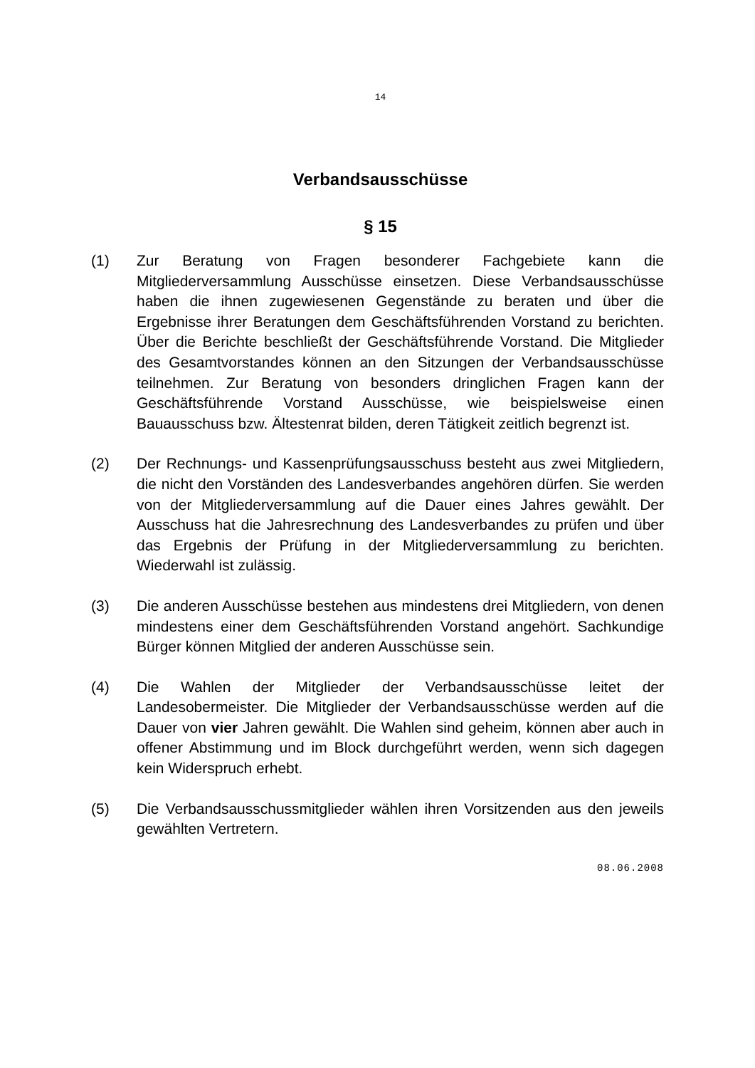14
Verbandsausschüsse
§ 15
(1) Zur Beratung von Fragen besonderer Fachgebiete kann die Mitgliederversammlung Ausschüsse einsetzen. Diese Verbandsausschüsse haben die ihnen zugewiesenen Gegenstände zu beraten und über die Ergebnisse ihrer Beratungen dem Geschäftsführenden Vorstand zu berichten. Über die Berichte beschließt der Geschäftsführende Vorstand. Die Mitglieder des Gesamtvorstandes können an den Sitzungen der Verbandsausschüsse teilnehmen. Zur Beratung von besonders dringlichen Fragen kann der Geschäftsführende Vorstand Ausschüsse, wie beispielsweise einen Bauausschuss bzw. Ältestenrat bilden, deren Tätigkeit zeitlich begrenzt ist.
(2) Der Rechnungs- und Kassenprüfungsausschuss besteht aus zwei Mitgliedern, die nicht den Vorständen des Landesverbandes angehören dürfen. Sie werden von der Mitgliederversammlung auf die Dauer eines Jahres gewählt. Der Ausschuss hat die Jahresrechnung des Landesverbandes zu prüfen und über das Ergebnis der Prüfung in der Mitgliederversammlung zu berichten. Wiederwahl ist zulässig.
(3) Die anderen Ausschüsse bestehen aus mindestens drei Mitgliedern, von denen mindestens einer dem Geschäftsführenden Vorstand angehört. Sachkundige Bürger können Mitglied der anderen Ausschüsse sein.
(4) Die Wahlen der Mitglieder der Verbandsausschüsse leitet der Landesobermeister. Die Mitglieder der Verbandsausschüsse werden auf die Dauer von vier Jahren gewählt. Die Wahlen sind geheim, können aber auch in offener Abstimmung und im Block durchgeführt werden, wenn sich dagegen kein Widerspruch erhebt.
(5) Die Verbandsausschussmitglieder wählen ihren Vorsitzenden aus den jeweils gewählten Vertretern.
08.06.2008